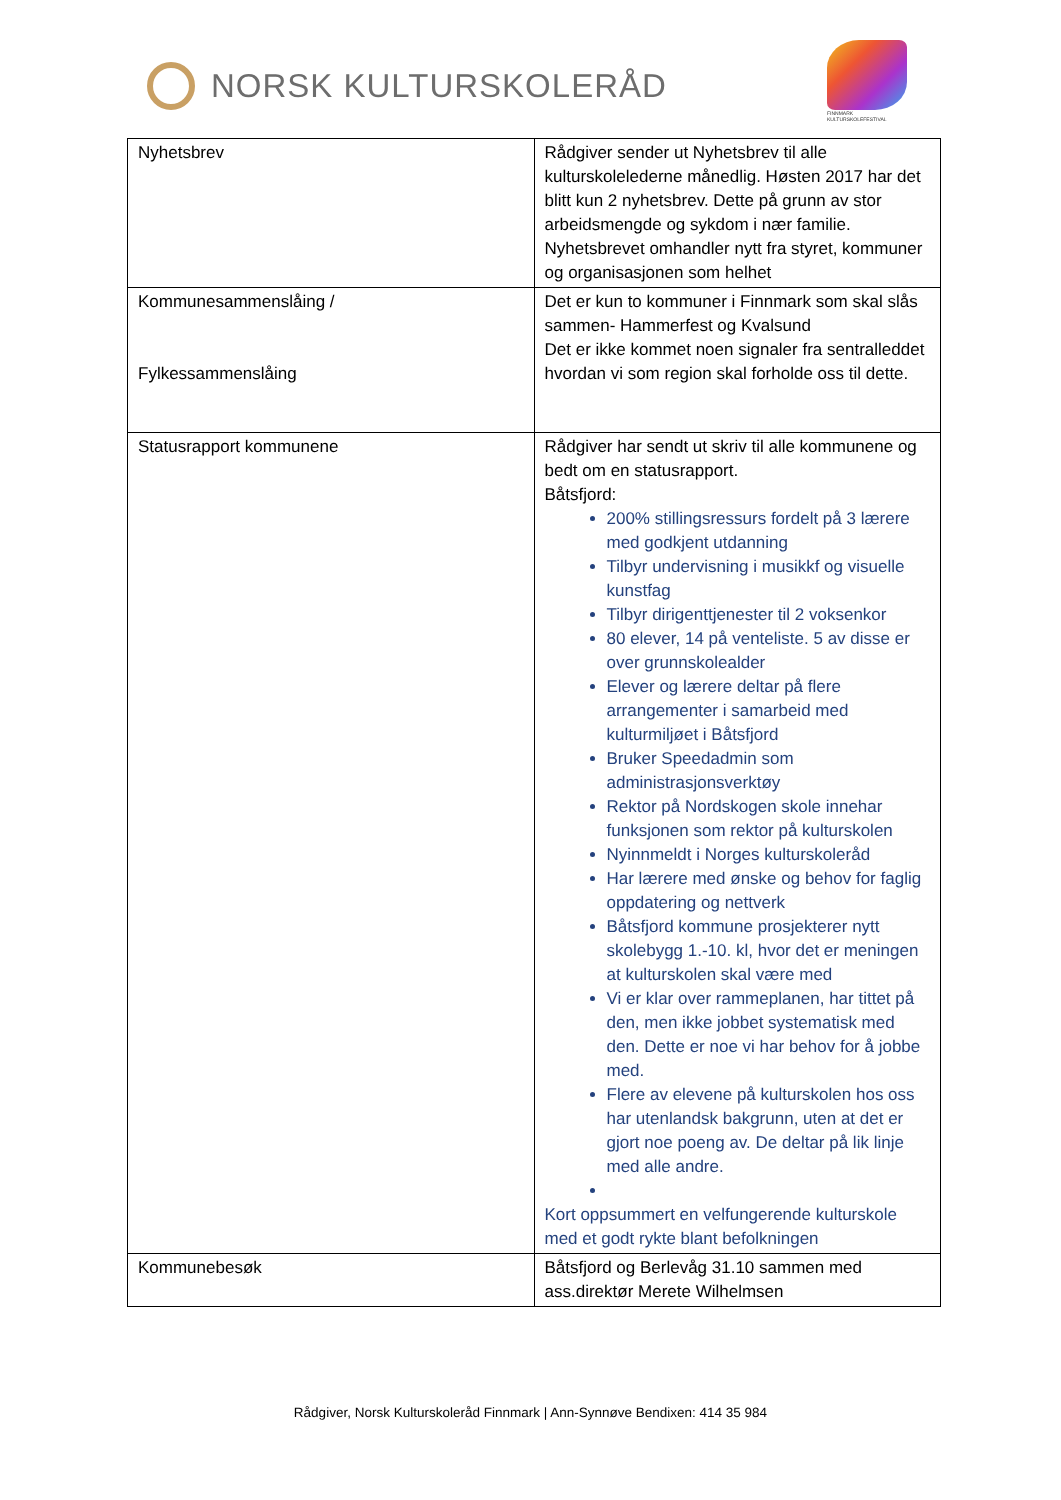NORSK KULTURSKOLERÅD
FINNMARK KULTURSKOLEFESTIVAL
| Nyhetsbrev | Rådgiver sender ut Nyhetsbrev til alle kulturskolelederne månedlig. Høsten 2017 har det blitt kun 2 nyhetsbrev. Dette på grunn av stor arbeidsmengde og sykdom i nær familie. Nyhetsbrevet omhandler nytt fra styret, kommuner og organisasjonen som helhet |
| Kommunesammenslåing / Fylkessammenslåing | Det er kun to kommuner i Finnmark som skal slås sammen- Hammerfest og Kvalsund Det er ikke kommet noen signaler fra sentralleddet hvordan vi som region skal forholde oss til dette. |
| Statusrapport kommunene | Rådgiver har sendt ut skriv til alle kommunene og bedt om en statusrapport. Båtsfjord: 200% stillingsressurs fordelt på 3 lærere med godkjent utdanning Tilbyr undervisning i musikkf og visuelle kunstfag Tilbyr dirigenttjenester til 2 voksenkor 80 elever, 14 på venteliste. 5 av disse er over grunnskolealder Elever og lærere deltar på flere arrangementer i samarbeid med kulturmiljøet i Båtsfjord Bruker Speedadmin som administrasjonsverktøy Rektor på Nordskogen skole innehar funksjonen som rektor på kulturskolen Nyinnmeldt i Norges kulturskoleråd Har lærere med ønske og behov for faglig oppdatering og nettverk Båtsfjord kommune prosjekterer nytt skolebygg 1.-10. kl, hvor det er meningen at kulturskolen skal være med Vi er klar over rammeplanen, har tittet på den, men ikke jobbet systematisk med den. Dette er noe vi har behov for å jobbe med. Flere av elevene på kulturskolen hos oss har utenlandsk bakgrunn, uten at det er gjort noe poeng av. De deltar på lik linje med alle andre. Kort oppsummert en velfungerende kulturskole med et godt rykte blant befolkningen |
| Kommunebesøk | Båtsfjord og Berlevåg 31.10 sammen med ass.direktør Merete Wilhelmsen |
Rådgiver, Norsk Kulturskoleråd Finnmark | Ann-Synnøve Bendixen: 414 35 984